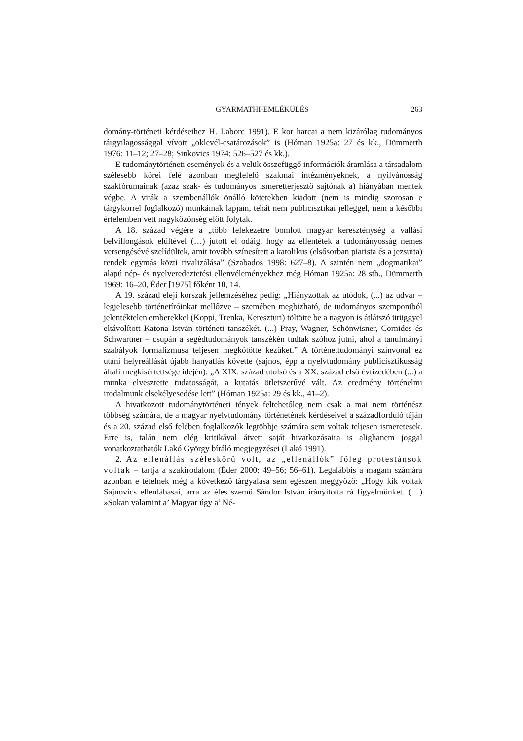GYARMATHI-EMLÉKÜLÉS 263
domány-történeti kérdéseihez H. Laborc 1991). E kor harcai a nem kizárólag tudományos tárgyilagossággal vívott „oklevél-csatározások” is (Hóman 1925a: 27 és kk., Dümmerth 1976: 11–12; 27–28; Sinkovics 1974: 526–527 és kk.).
E tudománytörténeti események és a velük összefüggő információk áramlása a társadalom szélesebb körei felé azonban megfelelő szakmai intézményeknek, a nyilvánosság szakfórumainak (azaz szak- és tudományos ismeretterjesztő sajtónak a) hiányában mentek végbe. A viták a szembenállók önálló kötetekben kiadott (nem is mindig szorosan e tárgykörrel foglalkozó) munkáinak lapjain, tehát nem publicisztikai jelleggel, nem a későbbi értelemben vett nagyközönség előtt folytak.
A 18. század végére a „több felekezetre bomlott magyar kereszténység a vallási belvillongások elültével (…) jutott el odáig, hogy az ellentétek a tudományosság nemes versengésévé szelídültek, amit tovább színesített a katolikus (elsősorban piarista és a jezsuita) rendek egymás közti rivalizálása” (Szabados 1998: 627–8). A szintén nem „dogmatikai” alapú nép- és nyelveredeztetési ellenvéleményekhez még Hóman 1925a: 28 stb., Dümmerth 1969: 16–20, Éder [1975] főként 10, 14.
A 19. század eleji korszak jellemzéséhez pedig: „Hiányzottak az utódok, (...) az udvar – legjelesebb történetíróinkat mellőzve – szemében megbízható, de tudományos szempontból jelentéktelen emberekkel (Koppi, Trenka, Kereszturi) töltötte be a nagyon is átlátszó ürüggyel eltávolított Katona István történeti tanszékét. (...) Pray, Wagner, Schönwisner, Cornides és Schwartner – csupán a segédtudományok tanszékén tudtak szóhoz jutni, ahol a tanulmányi szabályok formalizmusa teljesen megkötötte kezüket.” A történettudományi színvonal ez utáni helyreállását újabb hanyatlás követte (sajnos, épp a nyelvtudomány publicisztikusság általi megkísértettsége idején): „A XIX. század utolsó és a XX. század első évtizedében (...) a munka elvesztette tudatosságát, a kutatás ötletszerűvé vált. Az eredmény történelmi irodalmunk elsekélyesedése lett” (Hóman 1925a: 29 és kk., 41–2).
A hivatkozott tudománytörténeti tények feltehetőleg nem csak a mai nem történész többség számára, de a magyar nyelvtudomány történetének kérdéseivel a századforduló táján és a 20. század első felében foglalkozók legtöbbje számára sem voltak teljesen ismeretesek. Erre is, talán nem elég kritikával átvett saját hivatkozásaira is alighanem joggal vonatkoztathatók Lakó György bíráló megjegyzései (Lakó 1991).
2. Az ellenállás széleskörű volt, az „ellenállók” főleg protestánsok voltak – tartja a szakirodalom (Éder 2000: 49–56; 56–61). Legalábbis a magam számára azonban e tételnek még a következő tárgyalása sem egészen meggyőző: „Hogy kik voltak Sajnovics ellenlábasai, arra az éles szemű Sándor István irányította rá figyelmünket. (…) »Sokan valamint a’ Magyar úgy a’ Né-